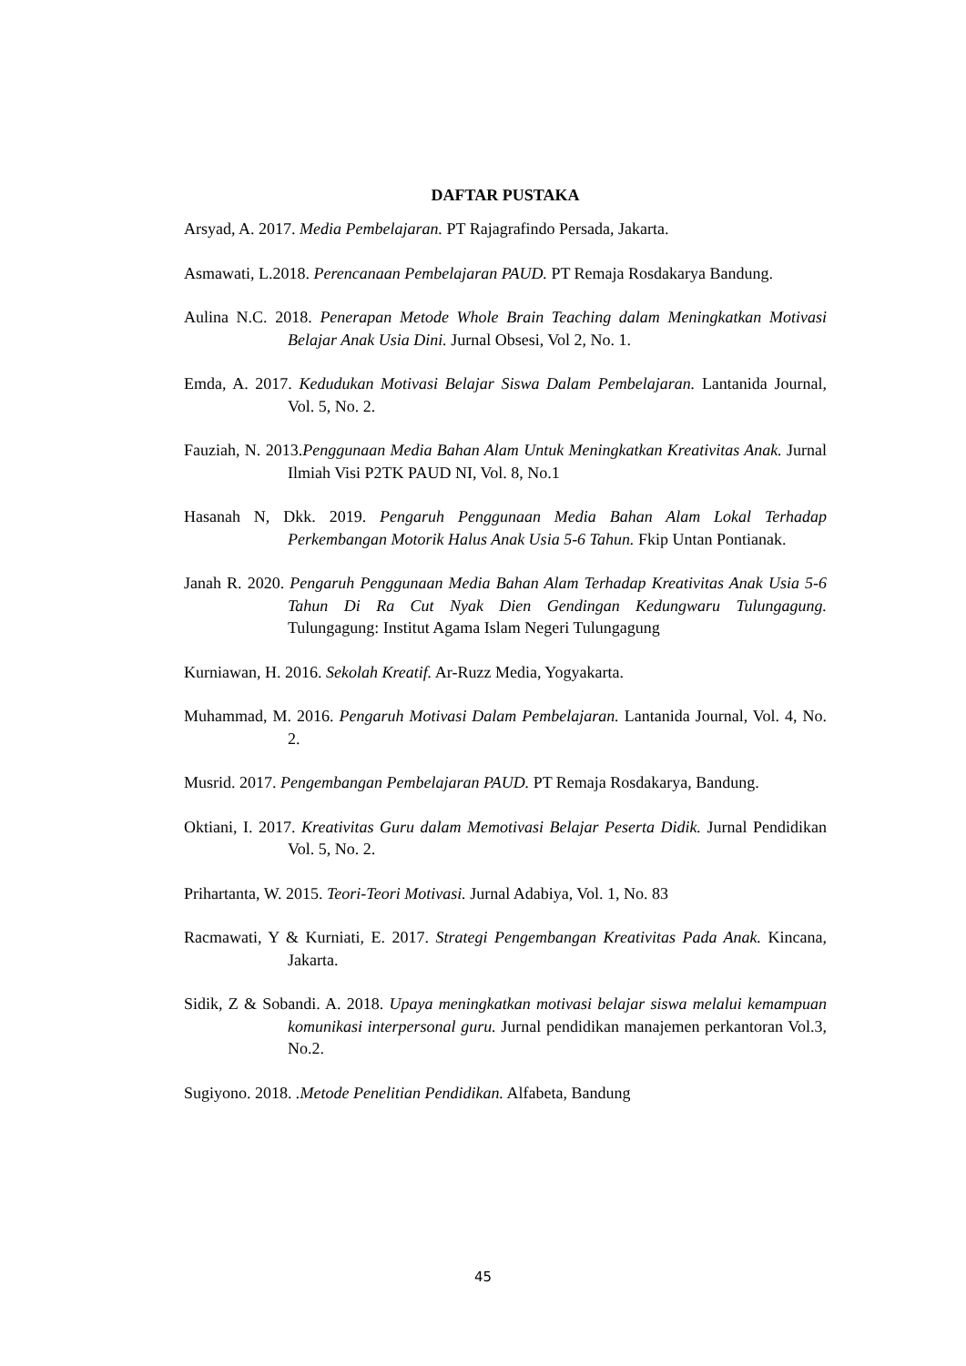DAFTAR PUSTAKA
Arsyad, A. 2017. Media Pembelajaran. PT Rajagrafindo Persada, Jakarta.
Asmawati, L.2018. Perencanaan Pembelajaran PAUD. PT Remaja Rosdakarya Bandung.
Aulina N.C. 2018. Penerapan Metode Whole Brain Teaching dalam Meningkatkan Motivasi Belajar Anak Usia Dini. Jurnal Obsesi, Vol 2, No. 1.
Emda, A. 2017. Kedudukan Motivasi Belajar Siswa Dalam Pembelajaran. Lantanida Journal, Vol. 5, No. 2.
Fauziah, N. 2013.Penggunaan Media Bahan Alam Untuk Meningkatkan Kreativitas Anak. Jurnal Ilmiah Visi P2TK PAUD NI, Vol. 8, No.1
Hasanah N, Dkk. 2019. Pengaruh Penggunaan Media Bahan Alam Lokal Terhadap Perkembangan Motorik Halus Anak Usia 5-6 Tahun. Fkip Untan Pontianak.
Janah R. 2020. Pengaruh Penggunaan Media Bahan Alam Terhadap Kreativitas Anak Usia 5-6 Tahun Di Ra Cut Nyak Dien Gendingan Kedungwaru Tulungagung. Tulungagung: Institut Agama Islam Negeri Tulungagung
Kurniawan, H. 2016. Sekolah Kreatif. Ar-Ruzz Media, Yogyakarta.
Muhammad, M. 2016. Pengaruh Motivasi Dalam Pembelajaran. Lantanida Journal, Vol. 4, No. 2.
Musrid. 2017. Pengembangan Pembelajaran PAUD. PT Remaja Rosdakarya, Bandung.
Oktiani, I. 2017. Kreativitas Guru dalam Memotivasi Belajar Peserta Didik. Jurnal Pendidikan Vol. 5, No. 2.
Prihartanta, W. 2015. Teori-Teori Motivasi. Jurnal Adabiya, Vol. 1, No. 83
Racmawati, Y & Kurniati, E. 2017. Strategi Pengembangan Kreativitas Pada Anak. Kincana, Jakarta.
Sidik, Z & Sobandi. A. 2018. Upaya meningkatkan motivasi belajar siswa melalui kemampuan komunikasi interpersonal guru. Jurnal pendidikan manajemen perkantoran Vol.3, No.2.
Sugiyono. 2018. .Metode Penelitian Pendidikan. Alfabeta, Bandung
45